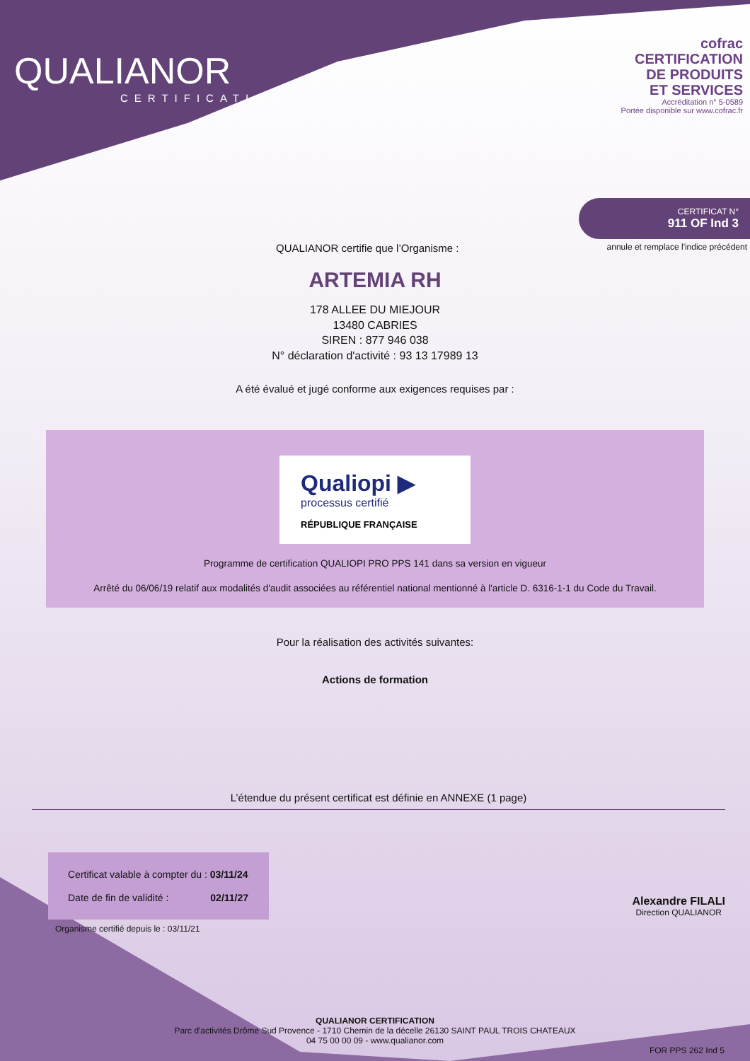QUALIANOR
CERTIFICATION
cofrac
CERTIFICATION
DE PRODUITS
ET SERVICES
Accréditation n° 5-0589
Portée disponible sur www.cofrac.fr
CERTIFICAT N°
911 OF Ind 3
QUALIANOR certifie que l’Organisme : annule et remplace l'indice précédent
ARTEMIA RH
178 ALLEE DU MIEJOUR
13480 CABRIES
SIREN : 877 946 038
N° déclaration d'activité : 93 13 17989 13
A été évalué et jugé conforme aux exigences requises par :
Qualiopi ▶
processus certifié
RÉPUBLIQUE FRANÇAISE
Programme de certification QUALIOPI PRO PPS 141 dans sa version en vigueur
Arrêté du 06/06/19 relatif aux modalités d'audit associées au référentiel national mentionné à l'article D. 6316-1-1 du Code du Travail.
Pour la réalisation des activités suivantes:
Actions de formation
L’étendue du présent certificat est définie en ANNEXE (1 page)
Certificat valable à compter du : 03/11/24
Date de fin de validité : 02/11/27
Organisme certifié depuis le : 03/11/21
Alexandre FILALI
Direction QUALIANOR
QUALIANOR CERTIFICATION
Parc d'activités Drôme Sud Provence - 1710 Chemin de la décelle 26130 SAINT PAUL TROIS CHATEAUX
04 75 00 00 09 - www.qualianor.com
FOR PPS 262 Ind 5